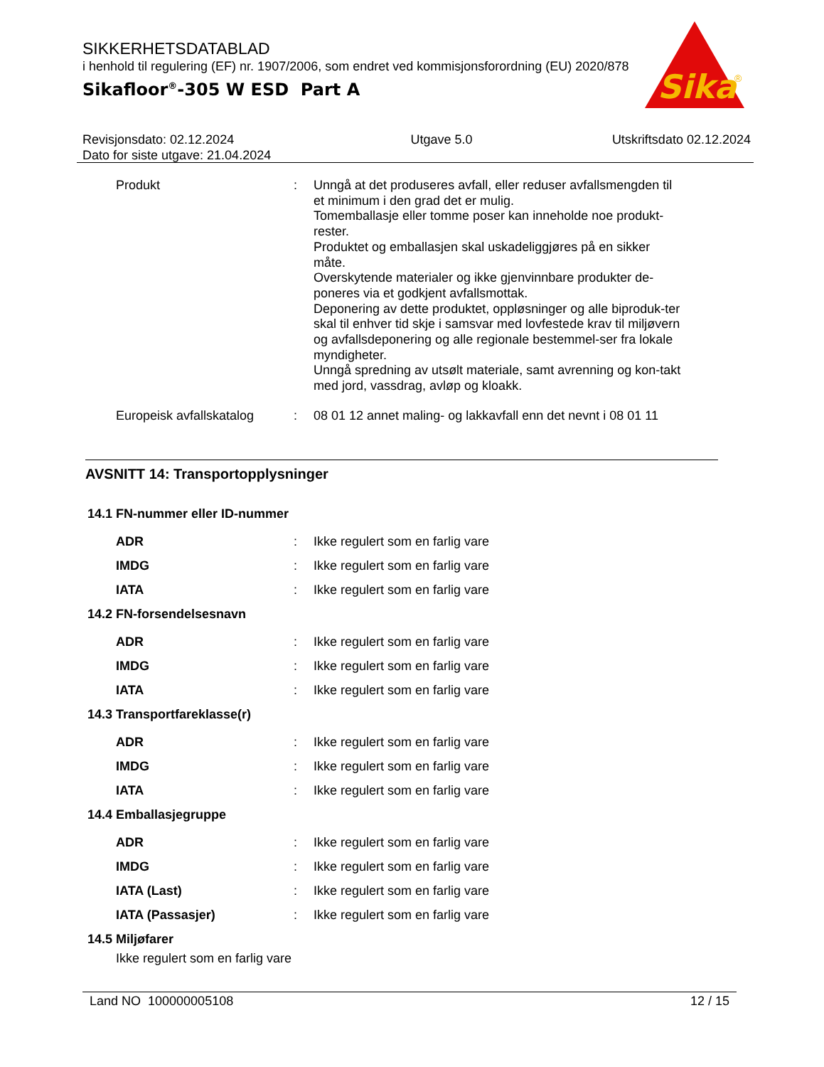SIKKERHETSDATABLAD
i henhold til regulering (EF) nr. 1907/2006, som endret ved kommisjonsforordning (EU) 2020/878
Sikafloor<sup>®</sup>-305 W ESD Part A
Sika
®
Revisjonsdato: 02.12.2024
Dato for siste utgave: 21.04.2024
Utgave 5.0 Utskriftsdato 02.12.2024
Produkt : Unngå at det produseres avfall, eller reduser avfallsmengden til et minimum i den grad det er mulig.
Tomemballasje eller tomme poser kan inneholde noe produkt-rester.
Produktet og emballasjen skal uskadeliggjøres på en sikker måte.
Overskytende materialer og ikke gjenvinnbare produkter de-poneres via et godkjent avfallsmottak.
Deponering av dette produktet, oppløsninger og alle biproduk-ter skal til enhver tid skje i samsvar med lovfestede krav til miljøvern og avfallsdeponering og alle regionale bestemmel-ser fra lokale myndigheter.
Unngå spredning av utsølt materiale, samt avrenning og kon-takt med jord, vassdrag, avløp og kloakk.
Europeisk avfallskatalog
: 08 01 12 annet maling- og lakkavfall enn det nevnt i 08 01 11
AVSNITT 14: Transportopplysninger
14.1 FN-nummer eller ID-nummer
ADR : Ikke regulert som en farlig vare
IMDG : Ikke regulert som en farlig vare
IATA : Ikke regulert som en farlig vare
14.2 FN-forsendelsesnavn
ADR : Ikke regulert som en farlig vare
IMDG : Ikke regulert som en farlig vare
IATA : Ikke regulert som en farlig vare
14.3 Transportfareklasse(r)
ADR : Ikke regulert som en farlig vare
IMDG : Ikke regulert som en farlig vare
IATA : Ikke regulert som en farlig vare
14.4 Emballasjegruppe
ADR : Ikke regulert som en farlig vare
IMDG : Ikke regulert som en farlig vare
IATA (Last) : Ikke regulert som en farlig vare
IATA (Passasjer) : Ikke regulert som en farlig vare
14.5 Miljøfarer
Ikke regulert som en farlig vare
Land NO 100000005108 12 / 15